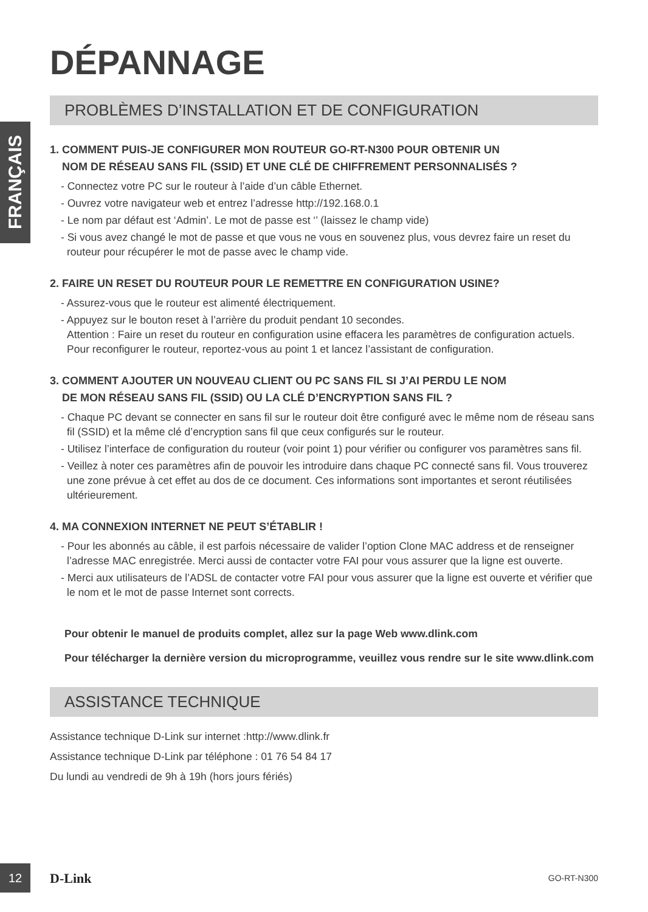FRANÇAIS
DÉPANNAGE
PROBLÈMES D’INSTALLATION ET DE CONFIGURATION
1. COMMENT PUIS-JE CONFIGURER MON ROUTEUR GO-RT-N300 POUR OBTENIR UN
NOM DE RÉSEAU SANS FIL (SSID) ET UNE CLÉ DE CHIFFREMENT PERSONNALISÉS ?
- Connectez votre PC sur le routeur à l’aide d’un câble Ethernet.
- Ouvrez votre navigateur web et entrez l’adresse http://192.168.0.1
- Le nom par défaut est ‘Admin’. Le mot de passe est ‘’ (laissez le champ vide)
- Si vous avez changé le mot de passe et que vous ne vous en souvenez plus, vous devrez faire un reset du routeur pour récupérer le mot de passe avec le champ vide.
2. FAIRE UN RESET DU ROUTEUR POUR LE REMETTRE EN CONFIGURATION USINE?
- Assurez-vous que le routeur est alimenté électriquement.
- Appuyez sur le bouton reset à l’arrière du produit pendant 10 secondes.
Attention : Faire un reset du routeur en configuration usine effacera les paramètres de configuration actuels. Pour reconfigurer le routeur, reportez-vous au point 1 et lancez l’assistant de configuration.
3. COMMENT AJOUTER UN NOUVEAU CLIENT OU PC SANS FIL SI J’AI PERDU LE NOM
DE MON RÉSEAU SANS FIL (SSID) OU LA CLÉ D’ENCRYPTION SANS FIL ?
- Chaque PC devant se connecter en sans fil sur le routeur doit être configuré avec le même nom de réseau sans fil (SSID) et la même clé d’encryption sans fil que ceux configurés sur le routeur.
- Utilisez l’interface de configuration du routeur (voir point 1) pour vérifier ou configurer vos paramètres sans fil.
- Veillez à noter ces paramètres afin de pouvoir les introduire dans chaque PC connecté sans fil. Vous trouverez une zone prévue à cet effet au dos de ce document. Ces informations sont importantes et seront réutilisées ultérieurement.
4. MA CONNEXION INTERNET NE PEUT S’ÉTABLIR !
- Pour les abonnés au câble, il est parfois nécessaire de valider l’option Clone MAC address et de renseigner l’adresse MAC enregistrée. Merci aussi de contacter votre FAI pour vous assurer que la ligne est ouverte.
- Merci aux utilisateurs de l’ADSL de contacter votre FAI pour vous assurer que la ligne est ouverte et vérifier que le nom et le mot de passe Internet sont corrects.
Pour obtenir le manuel de produits complet, allez sur la page Web www.dlink.com
Pour télécharger la dernière version du microprogramme, veuillez vous rendre sur le site www.dlink.com
ASSISTANCE TECHNIQUE
Assistance technique D-Link sur internet :http://www.dlink.fr
Assistance technique D-Link par téléphone : 01 76 54 84 17
Du lundi au vendredi de 9h à 19h (hors jours fériés)
12
D-Link GO-RT-N300